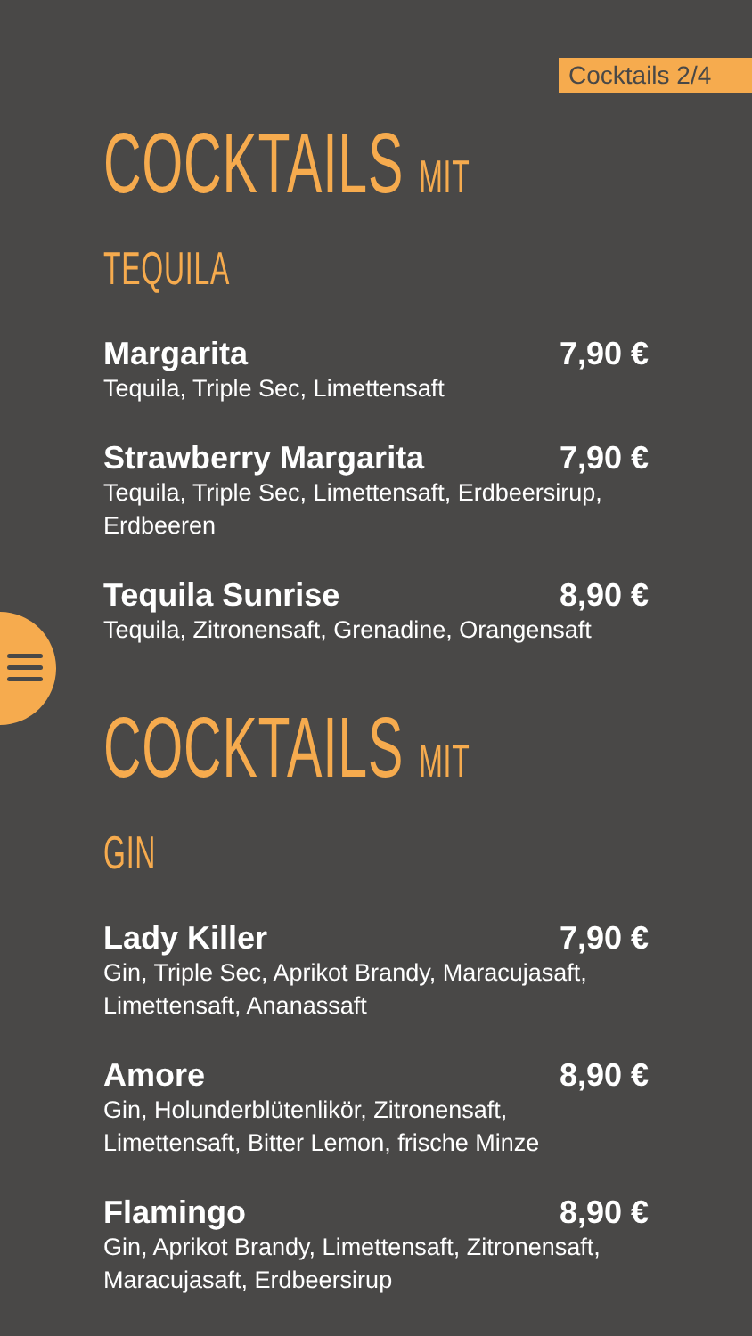Cocktails 2/4
COCKTAILS MIT TEQUILA
Margarita 7,90 €
Tequila, Triple Sec, Limettensaft
Strawberry Margarita 7,90 €
Tequila, Triple Sec, Limettensaft, Erdbeersirup, Erdbeeren
Tequila Sunrise 8,90 €
Tequila, Zitronensaft, Grenadine, Orangensaft
COCKTAILS MIT GIN
Lady Killer 7,90 €
Gin, Triple Sec, Aprikot Brandy, Maracujasaft, Limettensaft, Ananassaft
Amore 8,90 €
Gin, Holunderblütenlikör, Zitronensaft, Limettensaft, Bitter Lemon, frische Minze
Flamingo 8,90 €
Gin, Aprikot Brandy, Limettensaft, Zitronensaft, Maracujasaft, Erdbeersirup